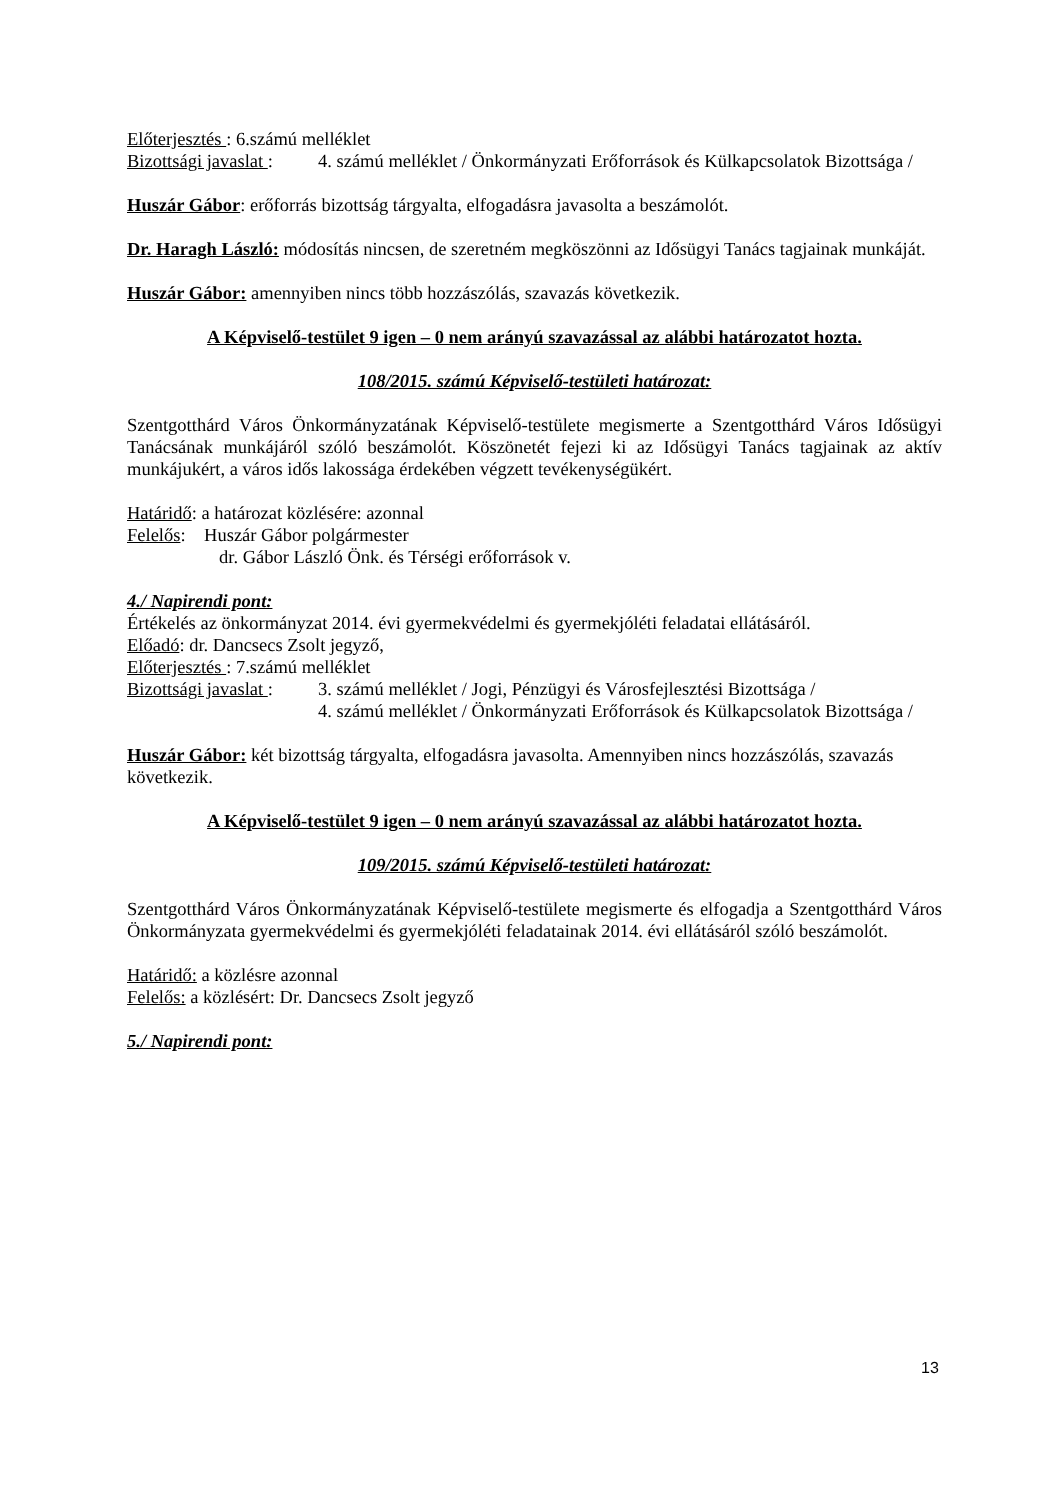Előterjesztés : 6.számú melléklet
Bizottsági javaslat : 4. számú melléklet / Önkormányzati Erőforrások és Külkapcsolatok Bizottsága /
Huszár Gábor: erőforrás bizottság tárgyalta, elfogadásra javasolta a beszámolót.
Dr. Haragh László: módosítás nincsen, de szeretném megköszönni az Idősügyi Tanács tagjainak munkáját.
Huszár Gábor: amennyiben nincs több hozzászólás, szavazás következik.
A Képviselő-testület 9 igen – 0 nem arányú szavazással az alábbi határozatot hozta.
108/2015. számú Képviselő-testületi határozat:
Szentgotthárd Város Önkormányzatának Képviselő-testülete megismerte a Szentgotthárd Város Idősügyi Tanácsának munkájáról szóló beszámolót. Köszönetét fejezi ki az Idősügyi Tanács tagjainak az aktív munkájukért, a város idős lakossága érdekében végzett tevékenységükért.
Határidő: a határozat közlésére: azonnal
Felelős: Huszár Gábor polgármester
dr. Gábor László Önk. és Térségi erőforrások v.
4./ Napirendi pont:
Értékelés az önkormányzat 2014. évi gyermekvédelmi és gyermekjóléti feladatai ellátásáról.
Előadó: dr. Dancsecs Zsolt jegyző,
Előterjesztés : 7.számú melléklet
Bizottsági javaslat : 3. számú melléklet / Jogi, Pénzügyi és Városfejlesztési Bizottsága /
4. számú melléklet / Önkormányzati Erőforrások és Külkapcsolatok Bizottsága /
Huszár Gábor: két bizottság tárgyalta, elfogadásra javasolta. Amennyiben nincs hozzászólás, szavazás következik.
A Képviselő-testület 9 igen – 0 nem arányú szavazással az alábbi határozatot hozta.
109/2015. számú Képviselő-testületi határozat:
Szentgotthárd Város Önkormányzatának Képviselő-testülete megismerte és elfogadja a Szentgotthárd Város Önkormányzata gyermekvédelmi és gyermekjóléti feladatainak 2014. évi ellátásáról szóló beszámolót.
Határidő: a közlésre azonnal
Felelős: a közlésért: Dr. Dancsecs Zsolt jegyző
5./ Napirendi pont:
13